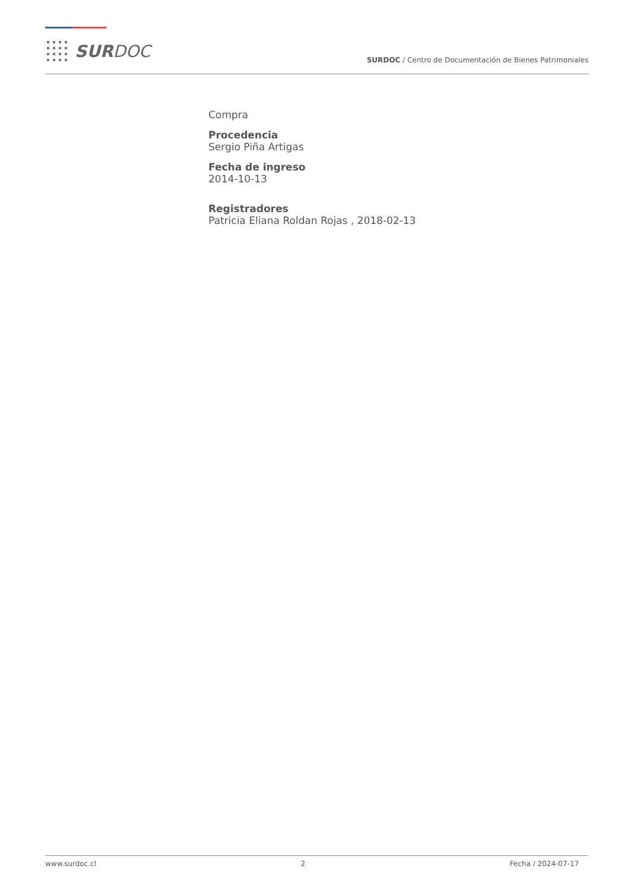SURDOC
SURDOC / Centro de Documentación de Bienes Patrimoniales
Compra
Procedencia
Sergio Piña Artigas
Fecha de ingreso
2014-10-13
Registradores
Patricia Eliana Roldan Rojas , 2018-02-13
www.surdoc.cl 2 Fecha / 2024-07-17